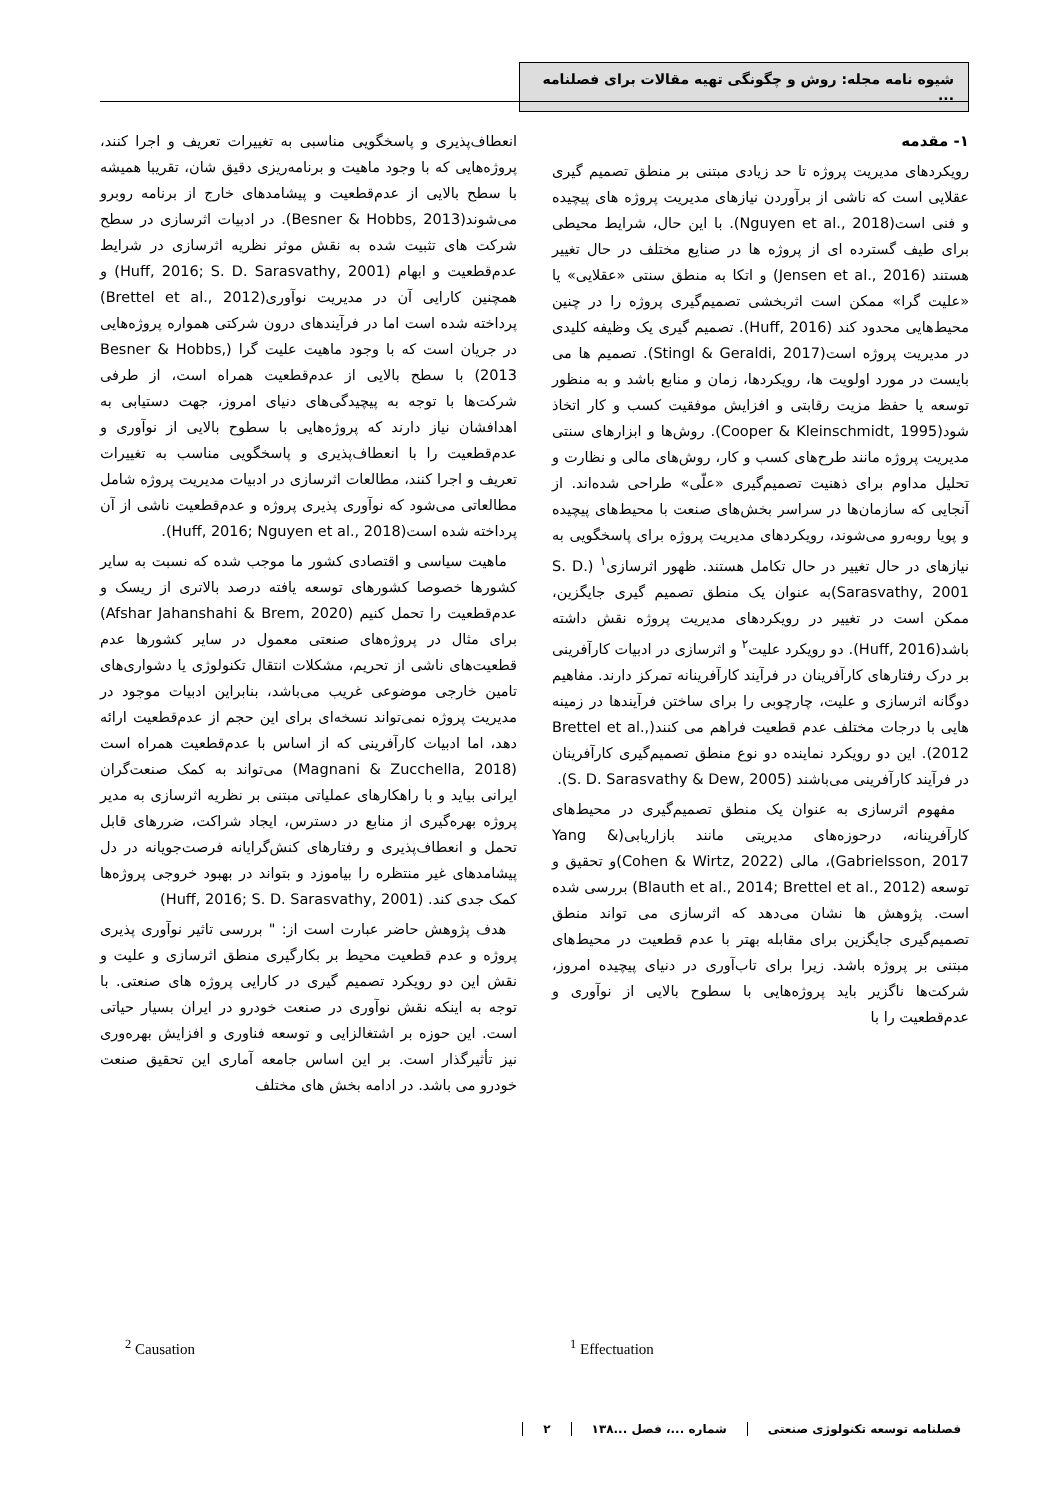شیوه نامه مجله: روش و چگونگی تهیه مقالات برای فصلنامه ...
۱- مقدمه
رویکردهای مدیریت پروژه تا حد زیادی مبتنی بر منطق تصمیم گیری عقلایی است که ناشی از برآوردن نیازهای مدیریت پروژه های پیچیده و فنی است(Nguyen et al., 2018). با این حال، شرایط محیطی برای طیف گسترده ای از پروژه ها در صنایع مختلف در حال تغییر هستند (Jensen et al., 2016) و اتکا به منطق سنتی «عقلایی» یا «علیت گرا» ممکن است اثربخشی تصمیم‌گیری پروژه را در چنین محیط‌هایی محدود کند (Huff, 2016). تصمیم گیری یک وظیفه کلیدی در مدیریت پروژه است(Stingl & Geraldi, 2017). تصمیم ها می بایست در مورد اولویت ها، رویکردها، زمان و منابع باشد و به منظور توسعه یا حفظ مزیت رقابتی و افزایش موفقیت کسب و کار اتخاذ شود(Cooper & Kleinschmidt, 1995). روش‌ها و ابزارهای سنتی مدیریت پروژه مانند طرح‌های کسب و کار، روش‌های مالی و نظارت و تحلیل مداوم برای ذهنیت تصمیم‌گیری «علّی» طراحی شده‌اند. از آنجایی که سازمان‌ها در سراسر بخش‌های صنعت با محیط‌های پیچیده و پویا روبه‌رو می‌شوند، رویکردهای مدیریت پروژه برای پاسخگویی به نیازهای در حال تغییر در حال تکامل هستند. ظهور اثرسازی<sup>۱</sup> (S. D. Sarasvathy, 2001)به عنوان یک منطق تصمیم گیری جایگزین، ممکن است در تغییر در رویکردهای مدیریت پروژه نقش داشته باشد(Huff, 2016). دو رویکرد علیت<sup>۲</sup> و اثرسازی در ادبیات کارآفرینی بر درک رفتارهای کارآفرینان در فرآیند کارآفرینانه تمرکز دارند. مفاهیم دوگانه اثرسازی و علیت، چارچوبی را برای ساختن فرآیندها در زمینه هایی با درجات مختلف عدم قطعیت فراهم می کنند(Brettel et al., 2012). این دو رویکرد نماینده دو نوع منطق تصمیم‌گیری کارآفرینان در فرآیند کارآفرینی می‌باشند (S. D. Sarasvathy & Dew, 2005).
مفهوم اثرسازی به عنوان یک منطق تصمیم‌گیری در محیط‌های کارآفرینانه، درحوزه‌های مدیریتی مانند بازاریابی(Yang & Gabrielsson, 2017)، مالی (Cohen & Wirtz, 2022)و تحقیق و توسعه (Blauth et al., 2014; Brettel et al., 2012) بررسی شده است. پژوهش ها نشان می‌دهد که اثرسازی می تواند منطق تصمیم‌گیری جایگزین برای مقابله بهتر با عدم قطعیت در محیط‌های مبتنی بر پروژه باشد. زیرا برای تاب‌آوری در دنیای پیچیده امروز، شرکت‌ها ناگزیر باید پروژه‌هایی با سطوح بالایی از نوآوری و عدم‌قطعیت را با
انعطاف‌پذیری و پاسخگویی مناسبی به تغییرات تعریف و اجرا کنند، پروژه‌هایی که با وجود ماهیت و برنامه‌ریزی دقیق شان، تقریبا همیشه با سطح بالایی از عدم‌قطعیت و پیشامدهای خارج از برنامه روبرو می‌شوند(Besner & Hobbs, 2013). در ادبیات اثرسازی در سطح شرکت های تثبیت شده به نقش موثر نظریه اثرسازی در شرایط عدم‌قطعیت و ابهام (Huff, 2016; S. D. Sarasvathy, 2001) و همچنین کارایی آن در مدیریت نوآوری(Brettel et al., 2012) پرداخته شده است اما در فرآیندهای درون شرکتی همواره پروژه‌هایی در جریان است که با وجود ماهیت علیت گرا (Besner & Hobbs, 2013) با سطح بالایی از عدم‌قطعیت همراه است، از طرفی شرکت‌ها با توجه به پیچیدگی‌های دنیای امروز، جهت دستیابی به اهدافشان نیاز دارند که پروژه‌هایی با سطوح بالایی از نوآوری و عدم‌قطعیت را با انعطاف‌پذیری و پاسخگویی مناسب به تغییرات تعریف و اجرا کنند، مطالعات اثرسازی در ادبیات مدیریت پروژه شامل مطالعاتی می‌شود که نوآوری پذیری پروژه و عدم‌قطعیت ناشی از آن پرداخته شده است(Huff, 2016; Nguyen et al., 2018).
ماهیت سیاسی و اقتصادی کشور ما موجب شده که نسبت به سایر کشورها خصوصا کشورهای توسعه یافته درصد بالاتری از ریسک و عدم‌قطعیت را تحمل کنیم (Afshar Jahanshahi & Brem, 2020) برای مثال در پروژه‌های صنعتی معمول در سایر کشورها عدم قطعیت‌های ناشی از تحریم، مشکلات انتقال تکنولوژی یا دشواری‌های تامین خارجی موضوعی غریب می‌باشد، بنابراین ادبیات موجود در مدیریت پروژه نمی‌تواند نسخه‌ای برای این حجم از عدم‌قطعیت ارائه دهد، اما ادبیات کارآفرینی که از اساس با عدم‌قطعیت همراه است (Magnani & Zucchella, 2018) می‌تواند به کمک صنعت‌گران ایرانی بیاید و با راهکارهای عملیاتی مبتنی بر نظریه اثرسازی به مدیر پروژه بهره‌گیری از منابع در دسترس، ایجاد شراکت، ضررهای قابل تحمل و انعطاف‌پذیری و رفتارهای کنش‌گرایانه فرصت‌جویانه در دل پیشامدهای غیر منتظره را بیاموزد و بتواند در بهبود خروجی پروژه‌ها کمک جدی کند. (Huff, 2016; S. D. Sarasvathy, 2001)
هدف پژوهش حاضر عبارت است از: " بررسی تاثیر نوآوری پذیری پروژه و عدم قطعیت محیط بر بکارگیری منطق اثرسازی و علیت و نقش این دو رویکرد تصمیم گیری در کارایی پروژه های صنعتی. با توجه به اینکه نقش نوآوری در صنعت خودرو در ایران بسیار حیاتی است. این حوزه بر اشتغالزایی و توسعه فناوری و افزایش بهره‌وری نیز تأثیرگذار است. بر این اساس جامعه آماری این تحقیق صنعت خودرو می باشد. در ادامه بخش های مختلف
<sup>1</sup> Effectuation
<sup>2</sup> Causation
فصلنامه توسعه تکنولوژی صنعتی شماره ...، فصل ...۱۳۸ ۲